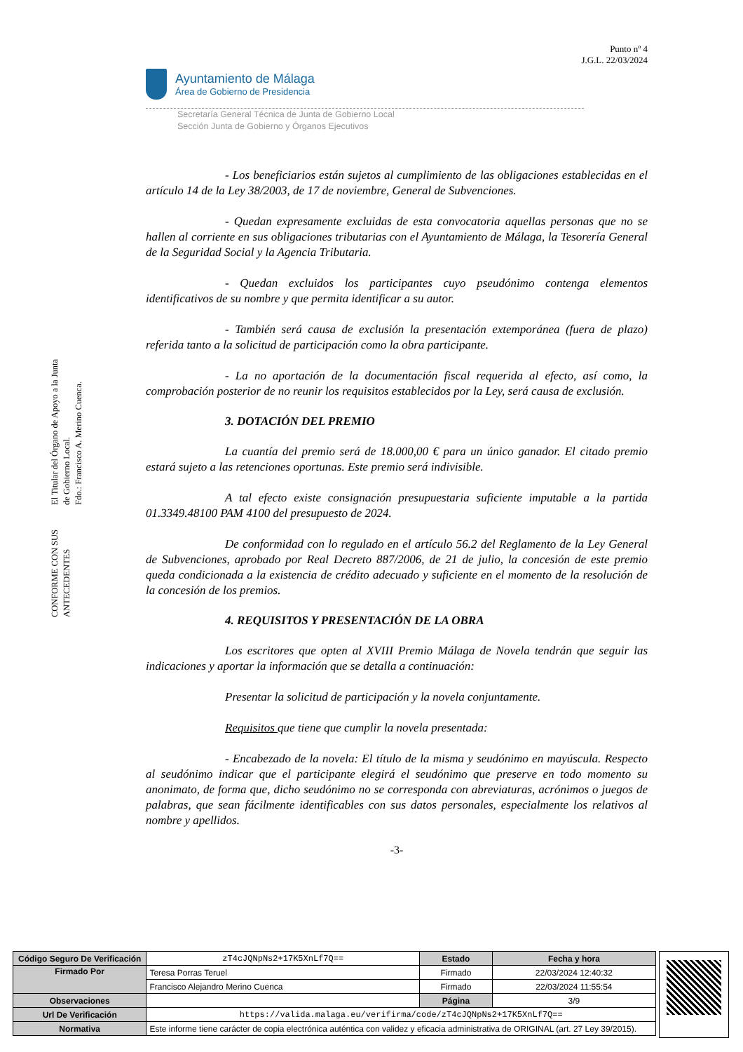CONFORME CON SUS ANTECEDENTES
El Titular del Órgano de Apoyo a la Junta de Gobierno Local.
Fdo.: Francisco A. Merino Cuenca.
Punto nº 4
J.G.L. 22/03/2024
Ayuntamiento de Málaga
Área de Gobierno de Presidencia
Secretaría General Técnica de Junta de Gobierno Local
Sección Junta de Gobierno y Órganos Ejecutivos
- Los beneficiarios están sujetos al cumplimiento de las obligaciones establecidas en el artículo 14 de la Ley 38/2003, de 17 de noviembre, General de Subvenciones.
- Quedan expresamente excluidas de esta convocatoria aquellas personas que no se hallen al corriente en sus obligaciones tributarias con el Ayuntamiento de Málaga, la Tesorería General de la Seguridad Social y la Agencia Tributaria.
- Quedan excluidos los participantes cuyo pseudónimo contenga elementos identificativos de su nombre y que permita identificar a su autor.
- También será causa de exclusión la presentación extemporánea (fuera de plazo) referida tanto a la solicitud de participación como la obra participante.
- La no aportación de la documentación fiscal requerida al efecto, así como, la comprobación posterior de no reunir los requisitos establecidos por la Ley, será causa de exclusión.
3. DOTACIÓN DEL PREMIO
La cuantía del premio será de 18.000,00 € para un único ganador. El citado premio estará sujeto a las retenciones oportunas. Este premio será indivisible.
A tal efecto existe consignación presupuestaria suficiente imputable a la partida 01.3349.48100 PAM 4100 del presupuesto de 2024.
De conformidad con lo regulado en el artículo 56.2 del Reglamento de la Ley General de Subvenciones, aprobado por Real Decreto 887/2006, de 21 de julio, la concesión de este premio queda condicionada a la existencia de crédito adecuado y suficiente en el momento de la resolución de la concesión de los premios.
4. REQUISITOS Y PRESENTACIÓN DE LA OBRA
Los escritores que opten al XVIII Premio Málaga de Novela tendrán que seguir las indicaciones y aportar la información que se detalla a continuación:
Presentar la solicitud de participación y la novela conjuntamente.
Requisitos que tiene que cumplir la novela presentada:
- Encabezado de la novela: El título de la misma y seudónimo en mayúscula. Respecto al seudónimo indicar que el participante elegirá el seudónimo que preserve en todo momento su anonimato, de forma que, dicho seudónimo no se corresponda con abreviaturas, acrónimos o juegos de palabras, que sean fácilmente identificables con sus datos personales, especialmente los relativos al nombre y apellidos.
-3-
| Código Seguro De Verificación | zT4cJQNpNs2+17K5XnLf7Q== | Estado | Fecha y hora |
| Firmado Por | Teresa Porras Teruel | Firmado | 22/03/2024 12:40:32 |
| | Francisco Alejandro Merino Cuenca | Firmado | 22/03/2024 11:55:54 |
| Observaciones | | Página | 3/9 |
| Url De Verificación | https://valida.malaga.eu/verifirma/code/zT4cJQNpNs2+17K5XnLf7Q== | | |
| Normativa | Este informe tiene carácter de copia electrónica auténtica con validez y eficacia administrativa de ORIGINAL (art. 27 Ley 39/2015). | | |